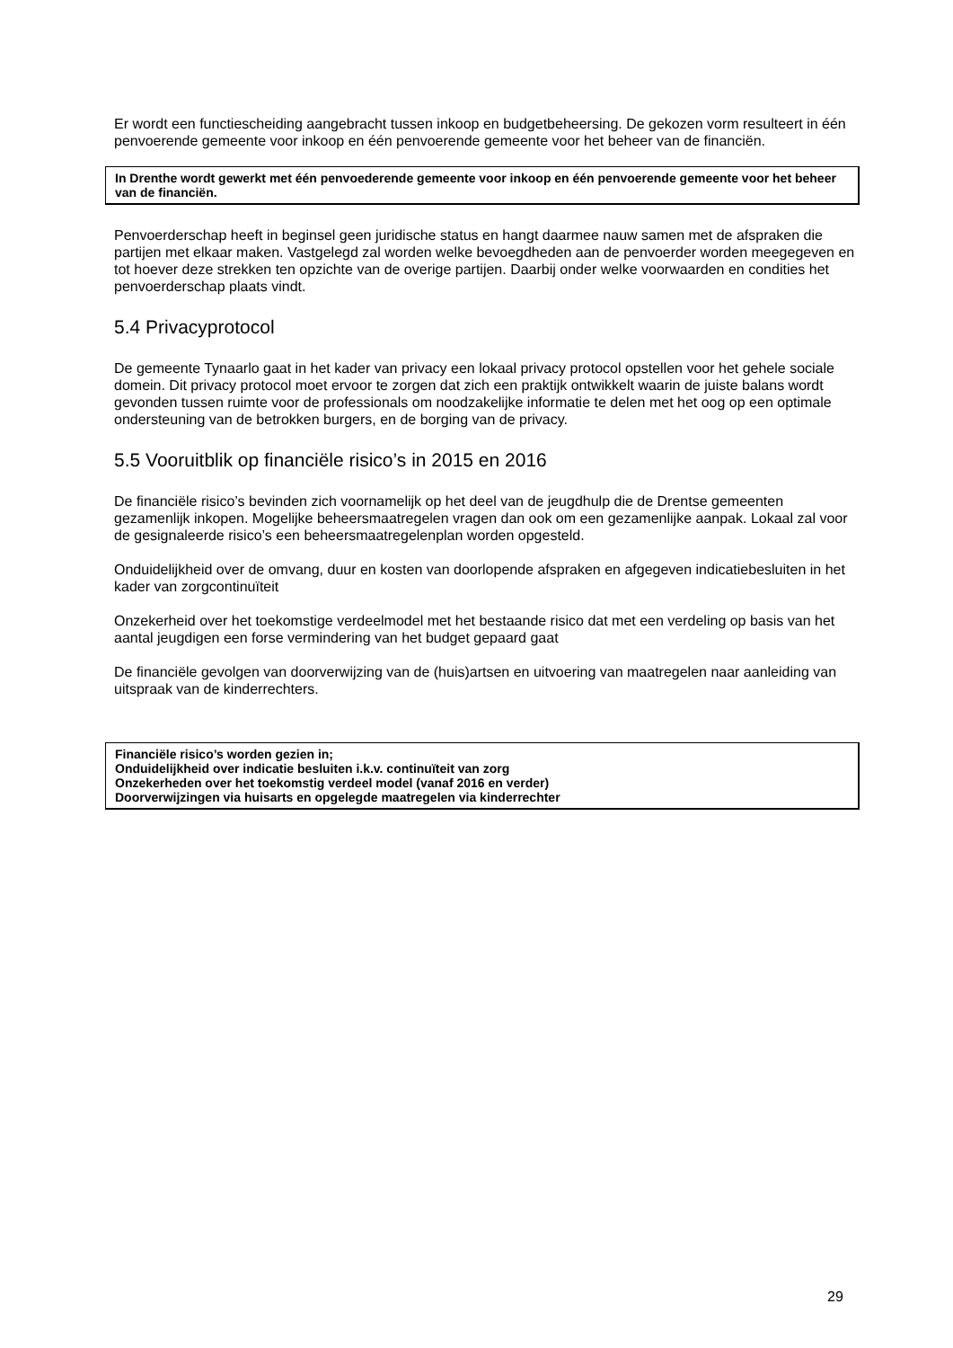Er wordt een functiescheiding aangebracht tussen inkoop en budgetbeheersing. De gekozen vorm resulteert in één penvoerende gemeente voor inkoop en één penvoerende gemeente voor het beheer van de financiën.
In Drenthe wordt gewerkt met één penvoederende gemeente voor inkoop en één penvoerende gemeente voor het beheer van de financiën.
Penvoerderschap heeft in beginsel geen juridische status en hangt daarmee nauw samen met de afspraken die partijen met elkaar maken. Vastgelegd zal worden welke bevoegdheden aan de penvoerder worden meegegeven en tot hoever deze strekken ten opzichte van de overige partijen. Daarbij onder welke voorwaarden en condities het penvoerderschap plaats vindt.
5.4 Privacyprotocol
De gemeente Tynaarlo gaat in het kader van privacy een lokaal privacy protocol opstellen voor het gehele sociale domein. Dit privacy protocol moet ervoor te zorgen dat zich een praktijk ontwikkelt waarin de juiste balans wordt gevonden tussen ruimte voor de professionals om noodzakelijke informatie te delen met het oog op een optimale ondersteuning van de betrokken burgers, en de borging van de privacy.
5.5 Vooruitblik op financiële risico’s in 2015 en 2016
De financiële risico’s bevinden zich voornamelijk op het deel van de jeugdhulp die de Drentse gemeenten gezamenlijk inkopen. Mogelijke beheersmaatregelen vragen dan ook om een gezamenlijke aanpak. Lokaal zal voor de gesignaleerde risico’s een beheersmaatregelenplan worden opgesteld.
Onduidelijkheid over de omvang, duur en kosten van doorlopende afspraken en afgegeven indicatiebesluiten in het kader van zorgcontinuïteit
Onzekerheid over het toekomstige verdeelmodel met het bestaande risico dat met een verdeling op basis van het aantal jeugdigen een forse vermindering van het budget gepaard gaat
De financiële gevolgen van doorverwijzing van de (huis)artsen en uitvoering van maatregelen naar aanleiding van uitspraak van de kinderrechters.
Financiële risico’s worden gezien in;
Onduidelijkheid over indicatie besluiten i.k.v. continuïteit van zorg
Onzekerheden over het toekomstig verdeel model (vanaf 2016 en verder)
Doorverwijzingen via huisarts en opgelegde maatregelen via kinderrechter
29